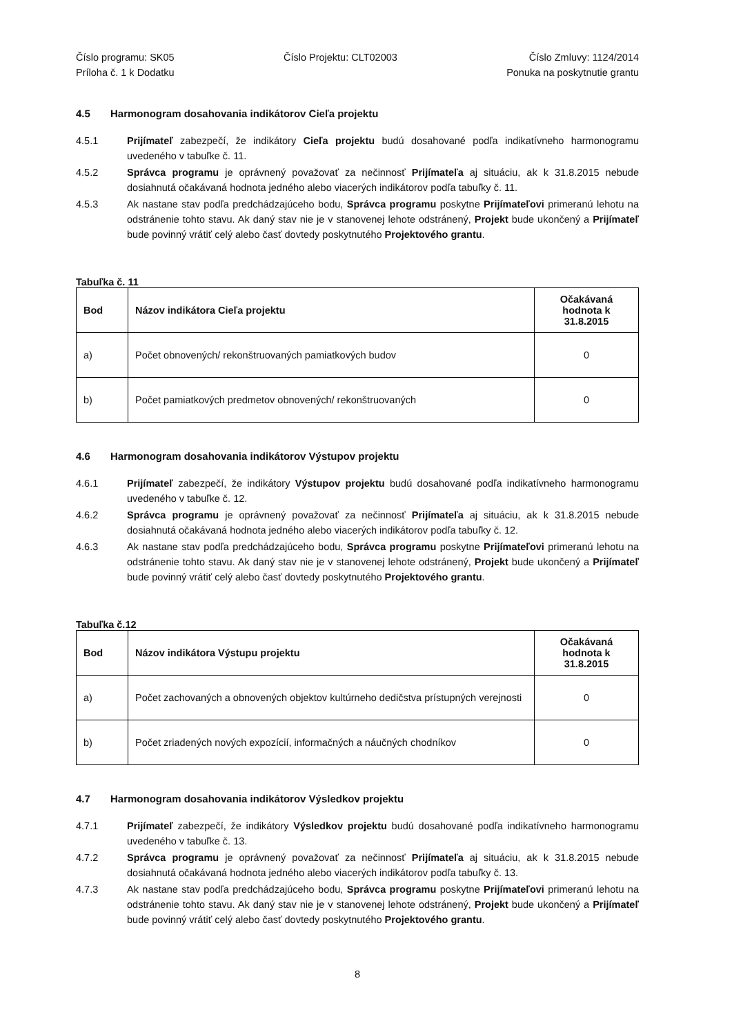Číslo programu: SK05
Príloha č. 1 k Dodatku
Číslo Projektu: CLT02003 Číslo Zmluvy: 1124/2014
Ponuka na poskytnutie grantu
4.5 Harmonogram dosahovania indikátorov Cieľa projektu
4.5.1 Prijímateľ zabezpečí, že indikátory Cieľa projektu budú dosahované podľa indikatívneho harmonogramu uvedeného v tabuľke č. 11.
4.5.2 Správca programu je oprávnený považovať za nečinnosť Prijímateľa aj situáciu, ak k 31.8.2015 nebude dosiahnutá očakávaná hodnota jedného alebo viacerých indikátorov podľa tabuľky č. 11.
4.5.3 Ak nastane stav podľa predchádzajúceho bodu, Správca programu poskytne Prijímateľovi primeranú lehotu na odstránenie tohto stavu. Ak daný stav nie je v stanovenej lehote odstránený, Projekt bude ukončený a Prijímateľ bude povinný vrátiť celý alebo časť dovtedy poskytnutého Projektového grantu.
Tabuľka č. 11
| Bod | Názov indikátora Cieľa projektu | Očakávaná hodnota k 31.8.2015 |
| --- | --- | --- |
| a) | Počet obnovených/ rekonštruovaných pamiatkových budov | 0 |
| b) | Počet pamiatkových predmetov obnovených/ rekonštruovaných | 0 |
4.6 Harmonogram dosahovania indikátorov Výstupov projektu
4.6.1 Prijímateľ zabezpečí, že indikátory Výstupov projektu budú dosahované podľa indikatívneho harmonogramu uvedeného v tabuľke č. 12.
4.6.2 Správca programu je oprávnený považovať za nečinnosť Prijímateľa aj situáciu, ak k 31.8.2015 nebude dosiahnutá očakávaná hodnota jedného alebo viacerých indikátorov podľa tabuľky č. 12.
4.6.3 Ak nastane stav podľa predchádzajúceho bodu, Správca programu poskytne Prijímateľovi primeranú lehotu na odstránenie tohto stavu. Ak daný stav nie je v stanovenej lehote odstránený, Projekt bude ukončený a Prijímateľ bude povinný vrátiť celý alebo časť dovtedy poskytnutého Projektového grantu.
Tabuľka č.12
| Bod | Názov indikátora Výstupu projektu | Očakávaná hodnota k 31.8.2015 |
| --- | --- | --- |
| a) | Počet zachovaných a obnovených objektov kultúrneho dedičstva prístupných verejnosti | 0 |
| b) | Počet zriadených nových expozícií, informačných a náučných chodníkov | 0 |
4.7 Harmonogram dosahovania indikátorov Výsledkov projektu
4.7.1 Prijímateľ zabezpečí, že indikátory Výsledkov projektu budú dosahované podľa indikatívneho harmonogramu uvedeného v tabuľke č. 13.
4.7.2 Správca programu je oprávnený považovať za nečinnosť Prijímateľa aj situáciu, ak k 31.8.2015 nebude dosiahnutá očakávaná hodnota jedného alebo viacerých indikátorov podľa tabuľky č. 13.
4.7.3 Ak nastane stav podľa predchádzajúceho bodu, Správca programu poskytne Prijímateľovi primeranú lehotu na odstránenie tohto stavu. Ak daný stav nie je v stanovenej lehote odstránený, Projekt bude ukončený a Prijímateľ bude povinný vrátiť celý alebo časť dovtedy poskytnutého Projektového grantu.
8